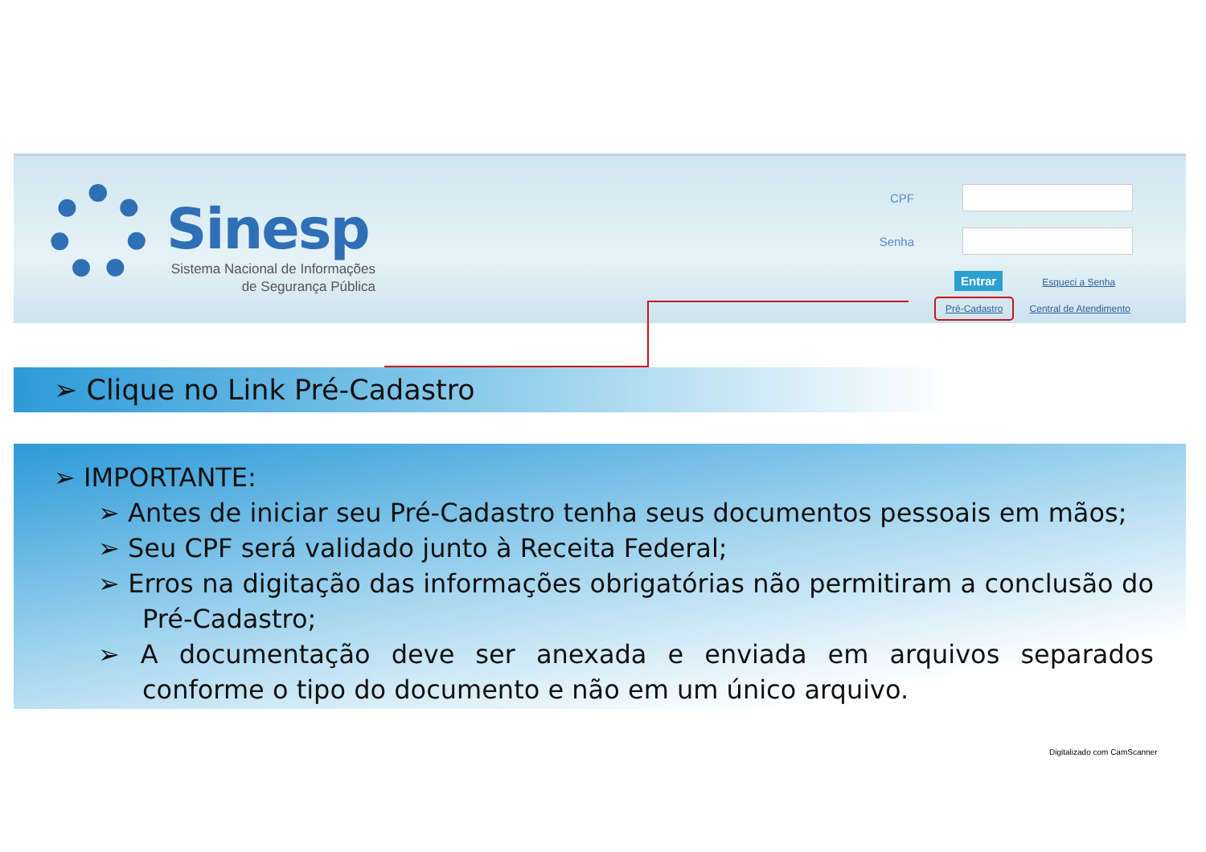Sinesp
Sistema Nacional de Informações de Segurança Pública
CPF
Senha
Entrar Esqueci a Senha
Pré-Cadastro Central de Atendimento
➢ Clique no Link Pré-Cadastro
➢ IMPORTANTE:
➢ Antes de iniciar seu Pré-Cadastro tenha seus documentos pessoais em mãos;
➢ Seu CPF será validado junto à Receita Federal;
➢ Erros na digitação das informações obrigatórias não permitiram a conclusão do Pré-Cadastro;
➢ A documentação deve ser anexada e enviada em arquivos separados conforme o tipo do documento e não em um único arquivo.
Digitalizado com CamScanner